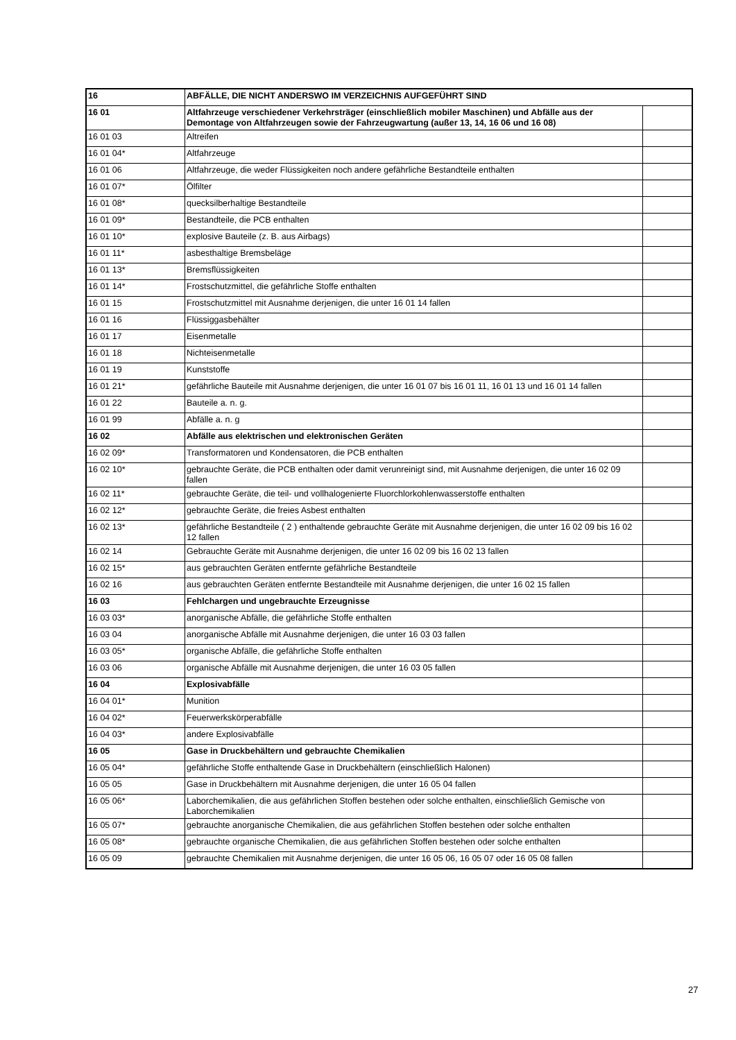| 16 | ABFÄLLE, DIE NICHT ANDERSWO IM VERZEICHNIS AUFGEFÜHRT SIND | |
| 16 01 | Altfahrzeuge verschiedener Verkehrsträger (einschließlich mobiler Maschinen) und Abfälle aus der Demontage von Altfahrzeugen sowie der Fahrzeugwartung (außer 13, 14, 16 06 und 16 08) | |
| 16 01 03 | Altreifen | |
| 16 01 04* | Altfahrzeuge | |
| 16 01 06 | Altfahrzeuge, die weder Flüssigkeiten noch andere gefährliche Bestandteile enthalten | |
| 16 01 07* | Ölfilter | |
| 16 01 08* | quecksilberhaltige Bestandteile | |
| 16 01 09* | Bestandteile, die PCB enthalten | |
| 16 01 10* | explosive Bauteile (z. B. aus Airbags) | |
| 16 01 11* | asbesthaltige Bremsbeläge | |
| 16 01 13* | Bremsflüssigkeiten | |
| 16 01 14* | Frostschutzmittel, die gefährliche Stoffe enthalten | |
| 16 01 15 | Frostschutzmittel mit Ausnahme derjenigen, die unter 16 01 14 fallen | |
| 16 01 16 | Flüssiggasbehälter | |
| 16 01 17 | Eisenmetalle | |
| 16 01 18 | Nichteisenmetalle | |
| 16 01 19 | Kunststoffe | |
| 16 01 21* | gefährliche Bauteile mit Ausnahme derjenigen, die unter 16 01 07 bis 16 01 11, 16 01 13 und 16 01 14 fallen | |
| 16 01 22 | Bauteile a. n. g. | |
| 16 01 99 | Abfälle a. n. g | |
| 16 02 | Abfälle aus elektrischen und elektronischen Geräten | |
| 16 02 09* | Transformatoren und Kondensatoren, die PCB enthalten | |
| 16 02 10* | gebrauchte Geräte, die PCB enthalten oder damit verunreinigt sind, mit Ausnahme derjenigen, die unter 16 02 09 fallen | |
| 16 02 11* | gebrauchte Geräte, die teil- und vollhalogenierte Fluorchlorkohlenwasserstoffe enthalten | |
| 16 02 12* | gebrauchte Geräte, die freies Asbest enthalten | |
| 16 02 13* | gefährliche Bestandteile ( 2 ) enthaltende gebrauchte Geräte mit Ausnahme derjenigen, die unter 16 02 09 bis 16 02 12 fallen | |
| 16 02 14 | Gebrauchte Geräte mit Ausnahme derjenigen, die unter 16 02 09 bis 16 02 13 fallen | |
| 16 02 15* | aus gebrauchten Geräten entfernte gefährliche Bestandteile | |
| 16 02 16 | aus gebrauchten Geräten entfernte Bestandteile mit Ausnahme derjenigen, die unter 16 02 15 fallen | |
| 16 03 | Fehlchargen und ungebrauchte Erzeugnisse | |
| 16 03 03* | anorganische Abfälle, die gefährliche Stoffe enthalten | |
| 16 03 04 | anorganische Abfälle mit Ausnahme derjenigen, die unter 16 03 03 fallen | |
| 16 03 05* | organische Abfälle, die gefährliche Stoffe enthalten | |
| 16 03 06 | organische Abfälle mit Ausnahme derjenigen, die unter 16 03 05 fallen | |
| 16 04 | Explosivabfälle | |
| 16 04 01* | Munition | |
| 16 04 02* | Feuerwerkskörperabfälle | |
| 16 04 03* | andere Explosivabfälle | |
| 16 05 | Gase in Druckbehältern und gebrauchte Chemikalien | |
| 16 05 04* | gefährliche Stoffe enthaltende Gase in Druckbehältern (einschließlich Halonen) | |
| 16 05 05 | Gase in Druckbehältern mit Ausnahme derjenigen, die unter 16 05 04 fallen | |
| 16 05 06* | Laborchemikalien, die aus gefährlichen Stoffen bestehen oder solche enthalten, einschließlich Gemische von Laborchemikalien | |
| 16 05 07* | gebrauchte anorganische Chemikalien, die aus gefährlichen Stoffen bestehen oder solche enthalten | |
| 16 05 08* | gebrauchte organische Chemikalien, die aus gefährlichen Stoffen bestehen oder solche enthalten | |
| 16 05 09 | gebrauchte Chemikalien mit Ausnahme derjenigen, die unter 16 05 06, 16 05 07 oder 16 05 08 fallen | |
27